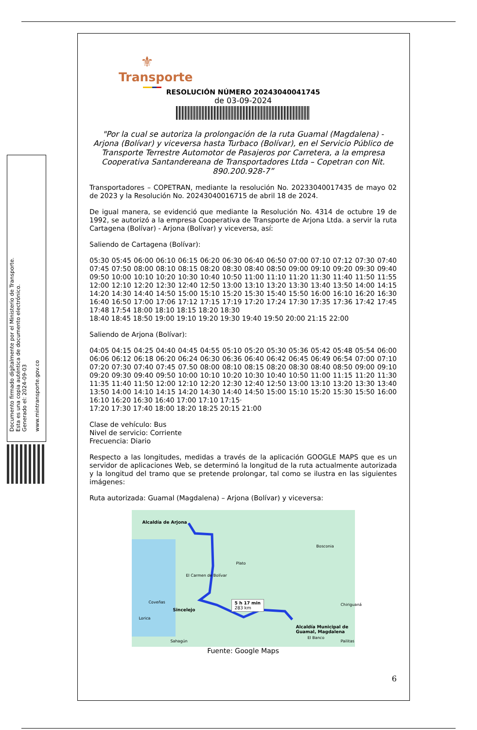Documento firmado digitalmente por el Ministerio de Transporte.
Esta es una copia auténtica de documento electrónico.
Generado el: 2024-09-03
www.mintransporte.gov.co
⚜
Transporte
RESOLUCIÓN NÚMERO 20243040041745
de 03-09-2024
"Por la cual se autoriza la prolongación de la ruta Guamal (Magdalena) - Arjona (Bolívar) y viceversa hasta Turbaco (Bolívar), en el Servicio Público de Transporte Terrestre Automotor de Pasajeros por Carretera, a la empresa Cooperativa Santandereana de Transportadores Ltda – Copetran con Nit. 890.200.928-7”
Transportadores – COPETRAN, mediante la resolución No. 20233040017435 de mayo 02 de 2023 y la Resolución No. 20243040016715 de abril 18 de 2024.
De igual manera, se evidenció que mediante la Resolución No. 4314 de octubre 19 de 1992, se autorizó a la empresa Cooperativa de Transporte de Arjona Ltda. a servir la ruta Cartagena (Bolívar) - Arjona (Bolívar) y viceversa, así:
Saliendo de Cartagena (Bolívar):
05:30 05:45 06:00 06:10 06:15 06:20 06:30 06:40 06:50 07:00 07:10 07:12 07:30 07:40 07:45 07:50 08:00 08:10 08:15 08:20 08:30 08:40 08:50 09:00 09:10 09:20 09:30 09:40 09:50 10:00 10:10 10:20 10:30 10:40 10:50 11:00 11:10 11:20 11:30 11:40 11:50 11:55 12:00 12:10 12:20 12:30 12:40 12:50 13:00 13:10 13:20 13:30 13:40 13:50 14:00 14:15 14:20 14:30 14:40 14:50 15:00 15:10 15:20 15:30 15:40 15:50 16:00 16:10 16:20 16:30 16:40 16:50 17:00 17:06 17:12 17:15 17:19 17:20 17:24 17:30 17:35 17:36 17:42 17:45 17:48 17:54 18:00 18:10 18:15 18:20 18:30
18:40 18:45 18:50 19:00 19:10 19:20 19:30 19:40 19:50 20:00 21:15 22:00
Saliendo de Arjona (Bolívar):
04:05 04:15 04:25 04:40 04:45 04:55 05:10 05:20 05:30 05:36 05:42 05:48 05:54 06:00 06:06 06:12 06:18 06:20 06:24 06:30 06:36 06:40 06:42 06:45 06:49 06:54 07:00 07:10 07:20 07:30 07:40 07:45 07.50 08:00 08:10 08:15 08:20 08:30 08:40 08:50 09:00 09:10 09:20 09:30 09:40 09:50 10:00 10:10 10:20 10:30 10:40 10:50 11:00 11:15 11:20 11:30 11:35 11:40 11:50 12:00 12:10 12:20 12:30 12:40 12:50 13:00 13:10 13:20 13:30 13:40 13:50 14:00 14:10 14:15 14:20 14:30 14:40 14:50 15:00 15:10 15:20 15:30 15:50 16:00 16:10 16:20 16:30 16:40 17:00 17:10 17:15·
17:20 17:30 17:40 18:00 18:20 18:25 20:15 21:00
Clase de vehículo: Bus
Nivel de servicio: Corriente
Frecuencia: Diario
Respecto a las longitudes, medidas a través de la aplicación GOOGLE MAPS que es un servidor de aplicaciones Web, se determinó la longitud de la ruta actualmente autorizada y la longitud del tramo que se pretende prolongar, tal como se ilustra en las siguientes imágenes:
Ruta autorizada: Guamal (Magdalena) – Arjona (Bolívar) y viceversa:
Alcaldía de Arjona
Bosconia
Plato
El Carmen de Bolívar
Coveñas
Sincelejo
Lorica
5 h 17 min
283 km
Alcaldía Municipal de Guamal, Magdalena
Chiriguaná
Sahagún
El Banco
Pailitas
Fuente: Google Maps
6